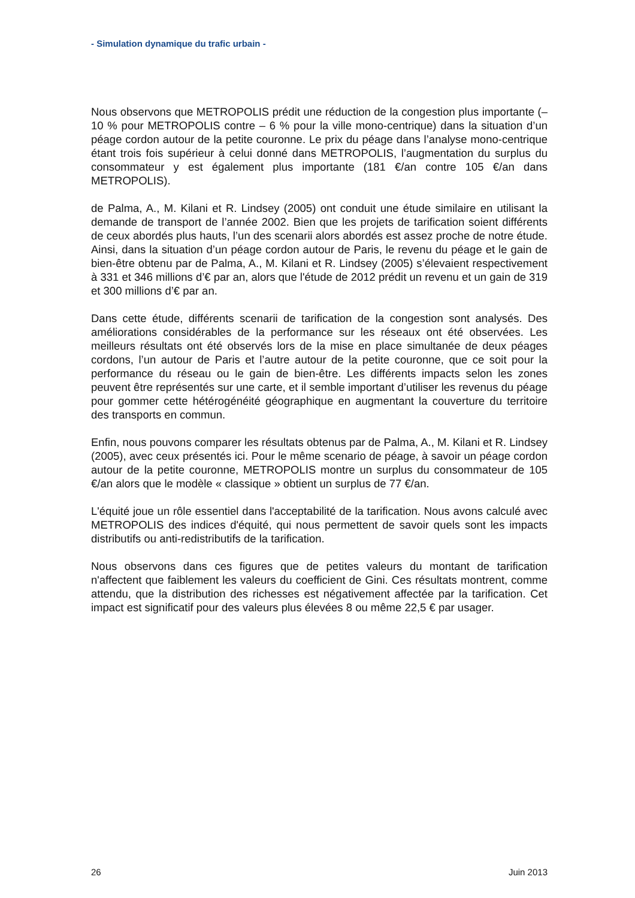- Simulation dynamique du trafic urbain -
Nous observons que METROPOLIS prédit une réduction de la congestion plus importante (– 10 % pour METROPOLIS contre – 6 % pour la ville mono-centrique) dans la situation d’un péage cordon autour de la petite couronne. Le prix du péage dans l’analyse mono-centrique étant trois fois supérieur à celui donné dans METROPOLIS, l’augmentation du surplus du consommateur y est également plus importante (181 €/an contre 105 €/an dans METROPOLIS).
de Palma, A., M. Kilani et R. Lindsey (2005) ont conduit une étude similaire en utilisant la demande de transport de l’année 2002. Bien que les projets de tarification soient différents de ceux abordés plus hauts, l’un des scenarii alors abordés est assez proche de notre étude. Ainsi, dans la situation d’un péage cordon autour de Paris, le revenu du péage et le gain de bien-être obtenu par de Palma, A., M. Kilani et R. Lindsey (2005) s’élevaient respectivement à 331 et 346 millions d’€ par an, alors que l'étude de 2012 prédit un revenu et un gain de 319 et 300 millions d’€ par an.
Dans cette étude, différents scenarii de tarification de la congestion sont analysés. Des améliorations considérables de la performance sur les réseaux ont été observées. Les meilleurs résultats ont été observés lors de la mise en place simultanée de deux péages cordons, l’un autour de Paris et l’autre autour de la petite couronne, que ce soit pour la performance du réseau ou le gain de bien-être. Les différents impacts selon les zones peuvent être représentés sur une carte, et il semble important d’utiliser les revenus du péage pour gommer cette hétérogénéité géographique en augmentant la couverture du territoire des transports en commun.
Enfin, nous pouvons comparer les résultats obtenus par de Palma, A., M. Kilani et R. Lindsey (2005), avec ceux présentés ici. Pour le même scenario de péage, à savoir un péage cordon autour de la petite couronne, METROPOLIS montre un surplus du consommateur de 105 €/an alors que le modèle « classique » obtient un surplus de 77 €/an.
L'équité joue un rôle essentiel dans l'acceptabilité de la tarification. Nous avons calculé avec METROPOLIS des indices d'équité, qui nous permettent de savoir quels sont les impacts distributifs ou anti-redistributifs de la tarification.
Nous observons dans ces figures que de petites valeurs du montant de tarification n'affectent que faiblement les valeurs du coefficient de Gini. Ces résultats montrent, comme attendu, que la distribution des richesses est négativement affectée par la tarification. Cet impact est significatif pour des valeurs plus élevées 8 ou même 22,5 € par usager.
26 Juin 2013